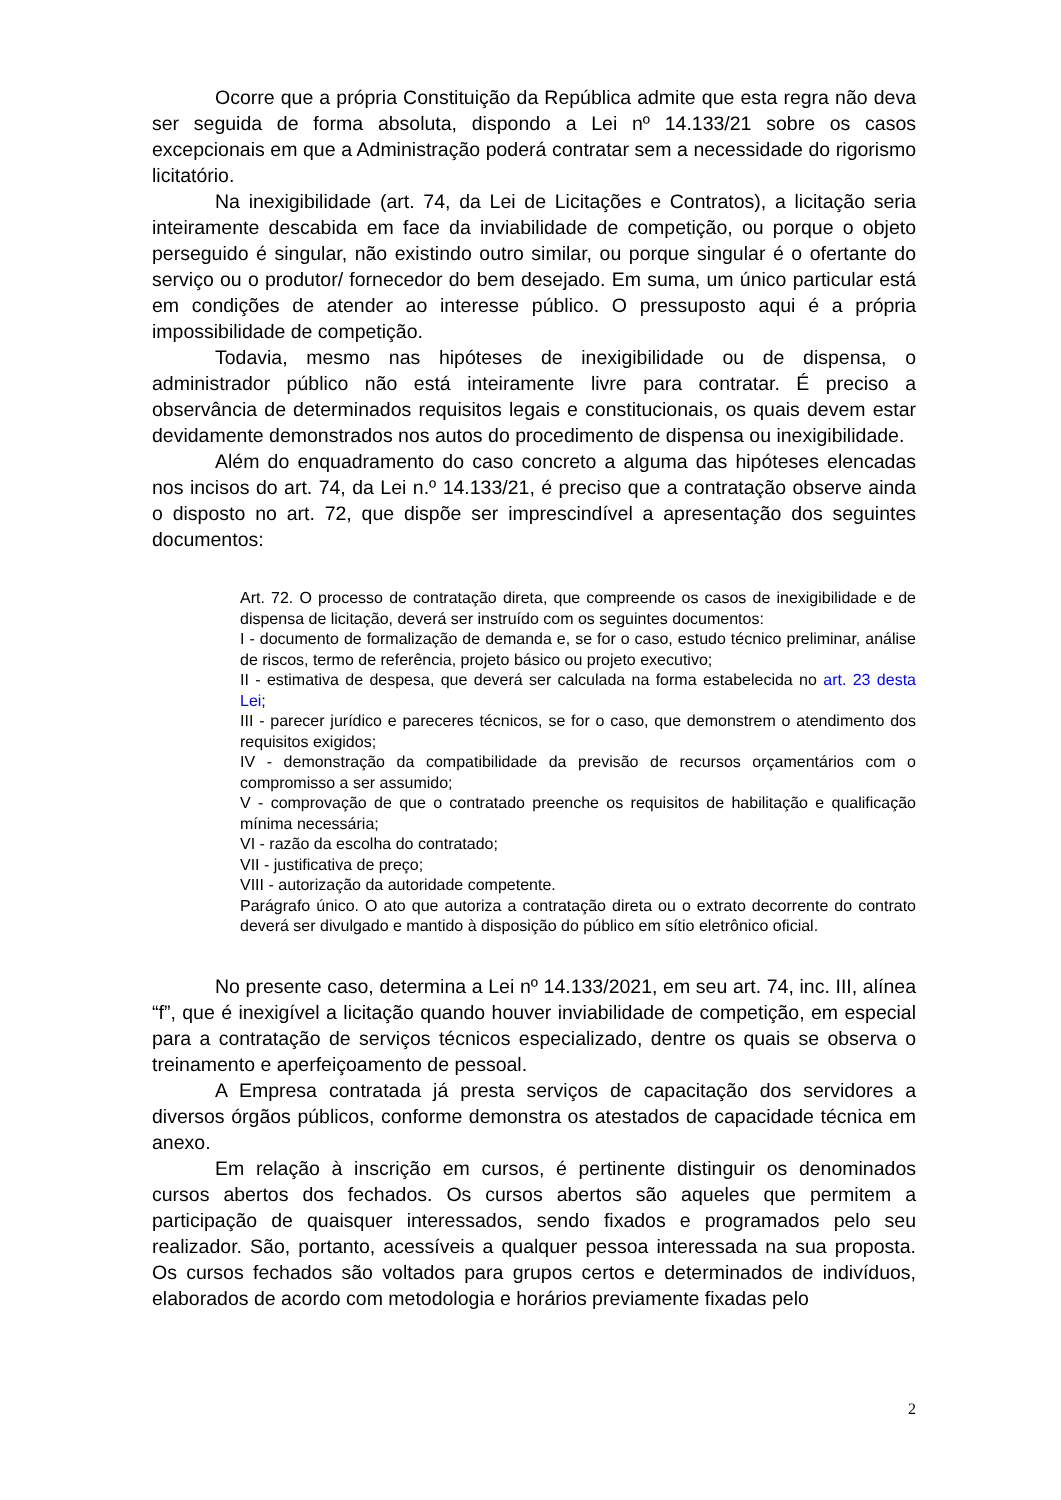Ocorre que a própria Constituição da República admite que esta regra não deva ser seguida de forma absoluta, dispondo a Lei nº 14.133/21 sobre os casos excepcionais em que a Administração poderá contratar sem a necessidade do rigorismo licitatório.
Na inexigibilidade (art. 74, da Lei de Licitações e Contratos), a licitação seria inteiramente descabida em face da inviabilidade de competição, ou porque o objeto perseguido é singular, não existindo outro similar, ou porque singular é o ofertante do serviço ou o produtor/ fornecedor do bem desejado. Em suma, um único particular está em condições de atender ao interesse público. O pressuposto aqui é a própria impossibilidade de competição.
Todavia, mesmo nas hipóteses de inexigibilidade ou de dispensa, o administrador público não está inteiramente livre para contratar. É preciso a observância de determinados requisitos legais e constitucionais, os quais devem estar devidamente demonstrados nos autos do procedimento de dispensa ou inexigibilidade.
Além do enquadramento do caso concreto a alguma das hipóteses elencadas nos incisos do art. 74, da Lei n.º 14.133/21, é preciso que a contratação observe ainda o disposto no art. 72, que dispõe ser imprescindível a apresentação dos seguintes documentos:
Art. 72. O processo de contratação direta, que compreende os casos de inexigibilidade e de dispensa de licitação, deverá ser instruído com os seguintes documentos:
I - documento de formalização de demanda e, se for o caso, estudo técnico preliminar, análise de riscos, termo de referência, projeto básico ou projeto executivo;
II - estimativa de despesa, que deverá ser calculada na forma estabelecida no art. 23 desta Lei;
III - parecer jurídico e pareceres técnicos, se for o caso, que demonstrem o atendimento dos requisitos exigidos;
IV - demonstração da compatibilidade da previsão de recursos orçamentários com o compromisso a ser assumido;
V - comprovação de que o contratado preenche os requisitos de habilitação e qualificação mínima necessária;
VI - razão da escolha do contratado;
VII - justificativa de preço;
VIII - autorização da autoridade competente.
Parágrafo único. O ato que autoriza a contratação direta ou o extrato decorrente do contrato deverá ser divulgado e mantido à disposição do público em sítio eletrônico oficial.
No presente caso, determina a Lei nº 14.133/2021, em seu art. 74, inc. III, alínea “f”, que é inexigível a licitação quando houver inviabilidade de competição, em especial para a contratação de serviços técnicos especializado, dentre os quais se observa o treinamento e aperfeiçoamento de pessoal.
A Empresa contratada já presta serviços de capacitação dos servidores a diversos órgãos públicos, conforme demonstra os atestados de capacidade técnica em anexo.
Em relação à inscrição em cursos, é pertinente distinguir os denominados cursos abertos dos fechados. Os cursos abertos são aqueles que permitem a participação de quaisquer interessados, sendo fixados e programados pelo seu realizador. São, portanto, acessíveis a qualquer pessoa interessada na sua proposta. Os cursos fechados são voltados para grupos certos e determinados de indivíduos, elaborados de acordo com metodologia e horários previamente fixadas pelo
2